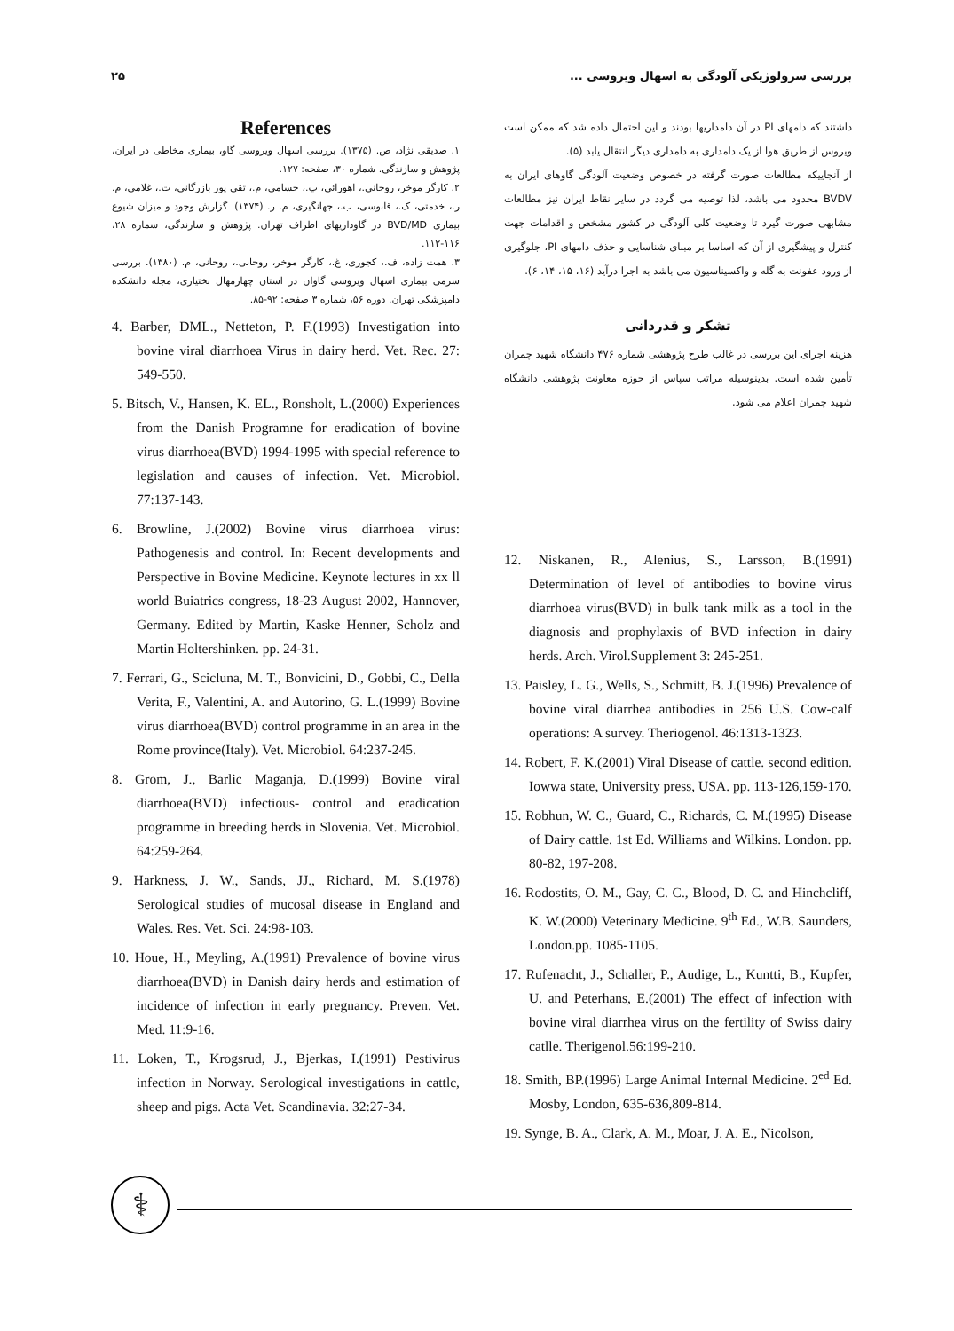۲۵ بررسی سرولوژیکی آلودگی به اسهال ویروسی ...
داشتند که دامهای PI در آن دامداریها بودند و این احتمال داده شد که ممکن است ویروس از طریق هوا از یک دامداری به دامداری دیگر انتقال یابد (۵).
از آنجاییکه مطالعات صورت گرفته در خصوص وضعیت آلودگی گاوهای ایران به BVDV محدود می باشد، لذا توصیه می گردد در سایر نقاط ایران نیز مطالعات مشابهی صورت گیرد تا وضعیت کلی آلودگی در کشور مشخص و اقدامات جهت کنترل و پیشگیری از آن که اساسا بر مبنای شناسایی و حذف دامهای PI، جلوگیری از ورود عفونت به گله و واکسیناسیون می باشد به اجرا درآید (۱۶، ۱۵، ۱۴، ۶).
تشکر و قدردانی
هزینه اجرای این بررسی در غالب طرح پژوهشی شماره ۴۷۶ دانشگاه شهید چمران تأمین شده است. بدینوسیله مراتب سپاس از حوزه معاونت پژوهشی دانشگاه شهید چمران اعلام می شود.
12. Niskanen, R., Alenius, S., Larsson, B.(1991) Determination of level of antibodies to bovine virus diarrhoea virus(BVD) in bulk tank milk as a tool in the diagnosis and prophylaxis of BVD infection in dairy herds. Arch. Virol.Supplement 3: 245-251.
13. Paisley, L. G., Wells, S., Schmitt, B. J.(1996) Prevalence of bovine viral diarrhea antibodies in 256 U.S. Cow-calf operations: A survey. Theriogenol. 46:1313-1323.
14. Robert, F. K.(2001) Viral Disease of cattle. second edition. Iowwa state, University press, USA. pp. 113-126,159-170.
15. Robhun, W. C., Guard, C., Richards, C. M.(1995) Disease of Dairy cattle. 1st Ed. Williams and Wilkins. London. pp. 80-82, 197-208.
16. Rodostits, O. M., Gay, C. C., Blood, D. C. and Hinchcliff, K. W.(2000) Veterinary Medicine. 9<sup>th</sup> Ed., W.B. Saunders, London.pp. 1085-1105.
17. Rufenacht, J., Schaller, P., Audige, L., Kuntti, B., Kupfer, U. and Peterhans, E.(2001) The effect of infection with bovine viral diarrhea virus on the fertility of Swiss dairy catlle. Therigenol.56:199-210.
18. Smith, BP.(1996) Large Animal Internal Medicine. 2<sup>ed</sup> Ed. Mosby, London, 635-636,809-814.
19. Synge, B. A., Clark, A. M., Moar, J. A. E., Nicolson,
References
۱. صدیقی نژاد، ص. (۱۳۷۵). بررسی اسهال ویروسی گاو، بیماری مخاطی در ایران، پژوهش و سازندگی. شماره ۳۰، صفحه: ۱۲۷.
۲. کارگر موخر، روحانی.، اهورائی، پ.، حسامی، م.، تقی پور بازرگانی، ت.، غلامی، م. ر.، خدمتی، ک.، قابوسی، ب.، جهانگیری، م. ر. (۱۳۷۴). گزارش وجود و میزان شیوع بیماری BVD/MD در گاوداریهای اطراف تهران. پژوهش و سازندگی، شماره ۲۸، ۱۱۶-۱۱۲.
۳. همت زاده، ف.، کجوری، غ.، کارگر موخر، روحانی.، روحانی، م. (۱۳۸۰). بررسی سرمی بیماری اسهال ویروسی گاوان در استان چهارمهال بختیاری، مجله دانشکده دامپزشکی تهران. دوره ۵۶، شماره ۳ صفحه: ۹۲-۸۵.
4. Barber, DML., Netteton, P. F.(1993) Investigation into bovine viral diarrhoea Virus in dairy herd. Vet. Rec. 27: 549-550.
5. Bitsch, V., Hansen, K. EL., Ronsholt, L.(2000) Experiences from the Danish Programne for eradication of bovine virus diarrhoea(BVD) 1994-1995 with special reference to legislation and causes of infection. Vet. Microbiol. 77:137-143.
6. Browline, J.(2002) Bovine virus diarrhoea virus: Pathogenesis and control. In: Recent developments and Perspective in Bovine Medicine. Keynote lectures in xx ll world Buiatrics congress, 18-23 August 2002, Hannover, Germany. Edited by Martin, Kaske Henner, Scholz and Martin Holtershinken. pp. 24-31.
7. Ferrari, G., Scicluna, M. T., Bonvicini, D., Gobbi, C., Della Verita, F., Valentini, A. and Autorino, G. L.(1999) Bovine virus diarrhoea(BVD) control programme in an area in the Rome province(Italy). Vet. Microbiol. 64:237-245.
8. Grom, J., Barlic Maganja, D.(1999) Bovine viral diarrhoea(BVD) infectious- control and eradication programme in breeding herds in Slovenia. Vet. Microbiol. 64:259-264.
9. Harkness, J. W., Sands, JJ., Richard, M. S.(1978) Serological studies of mucosal disease in England and Wales. Res. Vet. Sci. 24:98-103.
10. Houe, H., Meyling, A.(1991) Prevalence of bovine virus diarrhoea(BVD) in Danish dairy herds and estimation of incidence of infection in early pregnancy. Preven. Vet. Med. 11:9-16.
11. Loken, T., Krogsrud, J., Bjerkas, I.(1991) Pestivirus infection in Norway. Serological investigations in cattlc, sheep and pigs. Acta Vet. Scandinavia. 32:27-34.
⚕